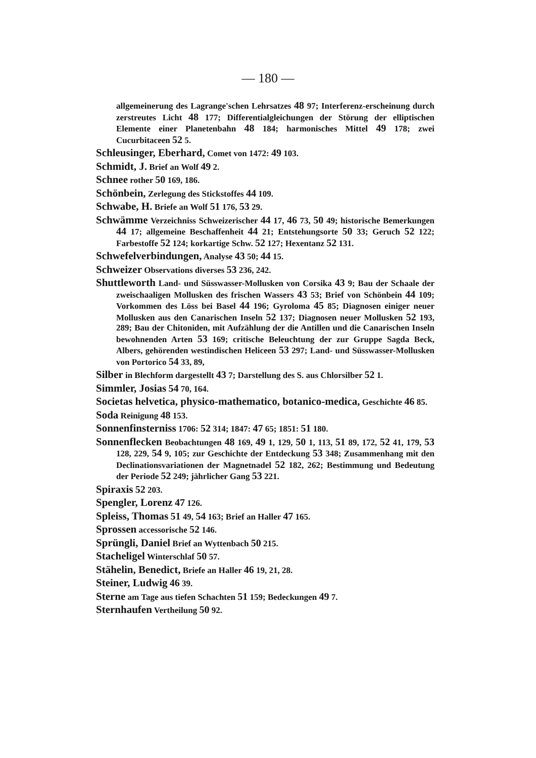— 180 —
allgemeinerung des Lagrange'schen Lehrsatzes 48 97; Interferenz-erscheinung durch zerstreutes Licht 48 177; Differentialgleichungen der Störung der elliptischen Elemente einer Planetenbahn 48 184; harmonisches Mittel 49 178; zwei Cucurbitaceen 52 5.
Schleusinger, Eberhard, Comet von 1472: 49 103.
Schmidt, J. Brief an Wolf 49 2.
Schnee rother 50 169, 186.
Schönbein, Zerlegung des Stickstoffes 44 109.
Schwabe, H. Briefe an Wolf 51 176, 53 29.
Schwämme Verzeichniss Schweizerischer 44 17, 46 73, 50 49; historische Bemerkungen 44 17; allgemeine Beschaffenheit 44 21; Entstehungsorte 50 33; Geruch 52 122; Farbestoffe 52 124; korkartige Schw. 52 127; Hexentanz 52 131.
Schwefelverbindungen, Analyse 43 50; 44 15.
Schweizer Observations diverses 53 236, 242.
Shuttleworth Land- und Süsswasser-Mollusken von Corsika 43 9; Bau der Schaale der zweischaaligen Mollusken des frischen Wassers 43 53; Brief von Schönbein 44 109; Vorkommen des Löss bei Basel 44 196; Gyroloma 45 85; Diagnosen einiger neuer Mollusken aus den Canarischen Inseln 52 137; Diagnosen neuer Mollusken 52 193, 289; Bau der Chitoniden, mit Aufzählung der die Antillen und die Canarischen Inseln bewohnenden Arten 53 169; critische Beleuchtung der zur Gruppe Sagda Beck, Albers, gehörenden westindischen Heliceen 53 297; Land- und Süsswasser-Mollusken von Portorico 54 33, 89,
Silber in Blechform dargestellt 43 7; Darstellung des S. aus Chlorsilber 52 1.
Simmler, Josias 54 70, 164.
Societas helvetica, physico-mathematico, botanico-medica, Geschichte 46 85.
Soda Reinigung 48 153.
Sonnenfinsterniss 1706: 52 314; 1847: 47 65; 1851: 51 180.
Sonnenflecken Beobachtungen 48 169, 49 1, 129, 50 1, 113, 51 89, 172, 52 41, 179, 53 128, 229, 54 9, 105; zur Geschichte der Entdeckung 53 348; Zusammenhang mit den Declinationsvariationen der Magnetnadel 52 182, 262; Bestimmung und Bedeutung der Periode 52 249; jährlicher Gang 53 221.
Spiraxis 52 203.
Spengler, Lorenz 47 126.
Spleiss, Thomas 51 49, 54 163; Brief an Haller 47 165.
Sprossen accessorische 52 146.
Sprüngli, Daniel Brief an Wyttenbach 50 215.
Stacheligel Winterschlaf 50 57.
Stähelin, Benedict, Briefe an Haller 46 19, 21, 28.
Steiner, Ludwig 46 39.
Sterne am Tage aus tiefen Schachten 51 159; Bedeckungen 49 7.
Sternhaufen Vertheilung 50 92.